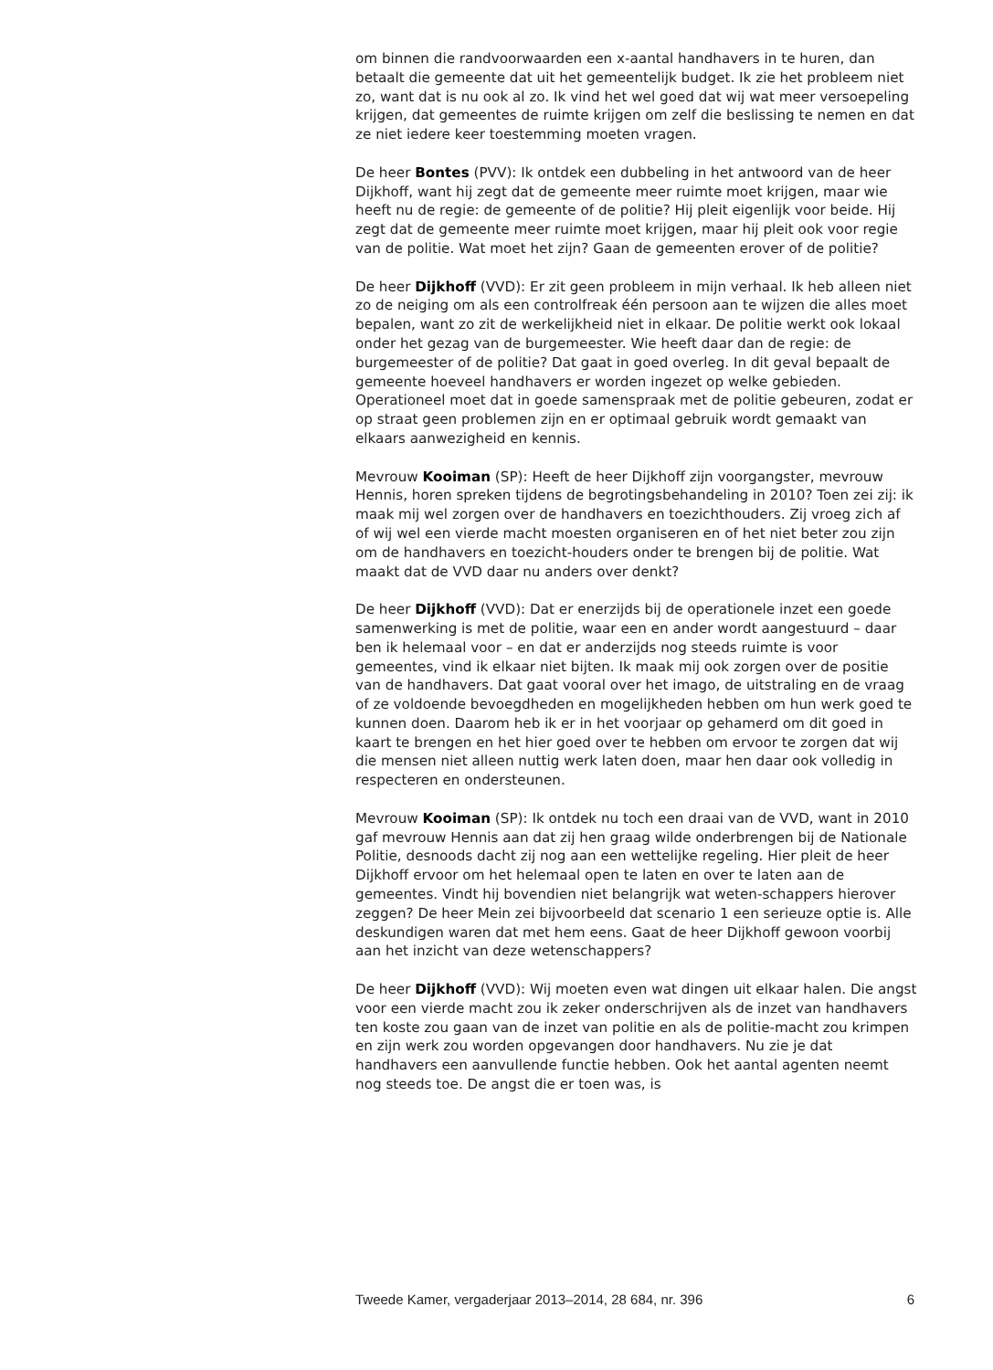om binnen die randvoorwaarden een x-aantal handhavers in te huren, dan betaalt die gemeente dat uit het gemeentelijk budget. Ik zie het probleem niet zo, want dat is nu ook al zo. Ik vind het wel goed dat wij wat meer versoepeling krijgen, dat gemeentes de ruimte krijgen om zelf die beslissing te nemen en dat ze niet iedere keer toestemming moeten vragen.
De heer Bontes (PVV): Ik ontdek een dubbeling in het antwoord van de heer Dijkhoff, want hij zegt dat de gemeente meer ruimte moet krijgen, maar wie heeft nu de regie: de gemeente of de politie? Hij pleit eigenlijk voor beide. Hij zegt dat de gemeente meer ruimte moet krijgen, maar hij pleit ook voor regie van de politie. Wat moet het zijn? Gaan de gemeenten erover of de politie?
De heer Dijkhoff (VVD): Er zit geen probleem in mijn verhaal. Ik heb alleen niet zo de neiging om als een controlfreak één persoon aan te wijzen die alles moet bepalen, want zo zit de werkelijkheid niet in elkaar. De politie werkt ook lokaal onder het gezag van de burgemeester. Wie heeft daar dan de regie: de burgemeester of de politie? Dat gaat in goed overleg. In dit geval bepaalt de gemeente hoeveel handhavers er worden ingezet op welke gebieden. Operationeel moet dat in goede samenspraak met de politie gebeuren, zodat er op straat geen problemen zijn en er optimaal gebruik wordt gemaakt van elkaars aanwezigheid en kennis.
Mevrouw Kooiman (SP): Heeft de heer Dijkhoff zijn voorgangster, mevrouw Hennis, horen spreken tijdens de begrotingsbehandeling in 2010? Toen zei zij: ik maak mij wel zorgen over de handhavers en toezichthouders. Zij vroeg zich af of wij wel een vierde macht moesten organiseren en of het niet beter zou zijn om de handhavers en toezicht-houders onder te brengen bij de politie. Wat maakt dat de VVD daar nu anders over denkt?
De heer Dijkhoff (VVD): Dat er enerzijds bij de operationele inzet een goede samenwerking is met de politie, waar een en ander wordt aangestuurd – daar ben ik helemaal voor – en dat er anderzijds nog steeds ruimte is voor gemeentes, vind ik elkaar niet bijten. Ik maak mij ook zorgen over de positie van de handhavers. Dat gaat vooral over het imago, de uitstraling en de vraag of ze voldoende bevoegdheden en mogelijkheden hebben om hun werk goed te kunnen doen. Daarom heb ik er in het voorjaar op gehamerd om dit goed in kaart te brengen en het hier goed over te hebben om ervoor te zorgen dat wij die mensen niet alleen nuttig werk laten doen, maar hen daar ook volledig in respecteren en ondersteunen.
Mevrouw Kooiman (SP): Ik ontdek nu toch een draai van de VVD, want in 2010 gaf mevrouw Hennis aan dat zij hen graag wilde onderbrengen bij de Nationale Politie, desnoods dacht zij nog aan een wettelijke regeling. Hier pleit de heer Dijkhoff ervoor om het helemaal open te laten en over te laten aan de gemeentes. Vindt hij bovendien niet belangrijk wat weten-schappers hierover zeggen? De heer Mein zei bijvoorbeeld dat scenario 1 een serieuze optie is. Alle deskundigen waren dat met hem eens. Gaat de heer Dijkhoff gewoon voorbij aan het inzicht van deze wetenschappers?
De heer Dijkhoff (VVD): Wij moeten even wat dingen uit elkaar halen. Die angst voor een vierde macht zou ik zeker onderschrijven als de inzet van handhavers ten koste zou gaan van de inzet van politie en als de politie-macht zou krimpen en zijn werk zou worden opgevangen door handhavers. Nu zie je dat handhavers een aanvullende functie hebben. Ook het aantal agenten neemt nog steeds toe. De angst die er toen was, is
Tweede Kamer, vergaderjaar 2013–2014, 28 684, nr. 396 6